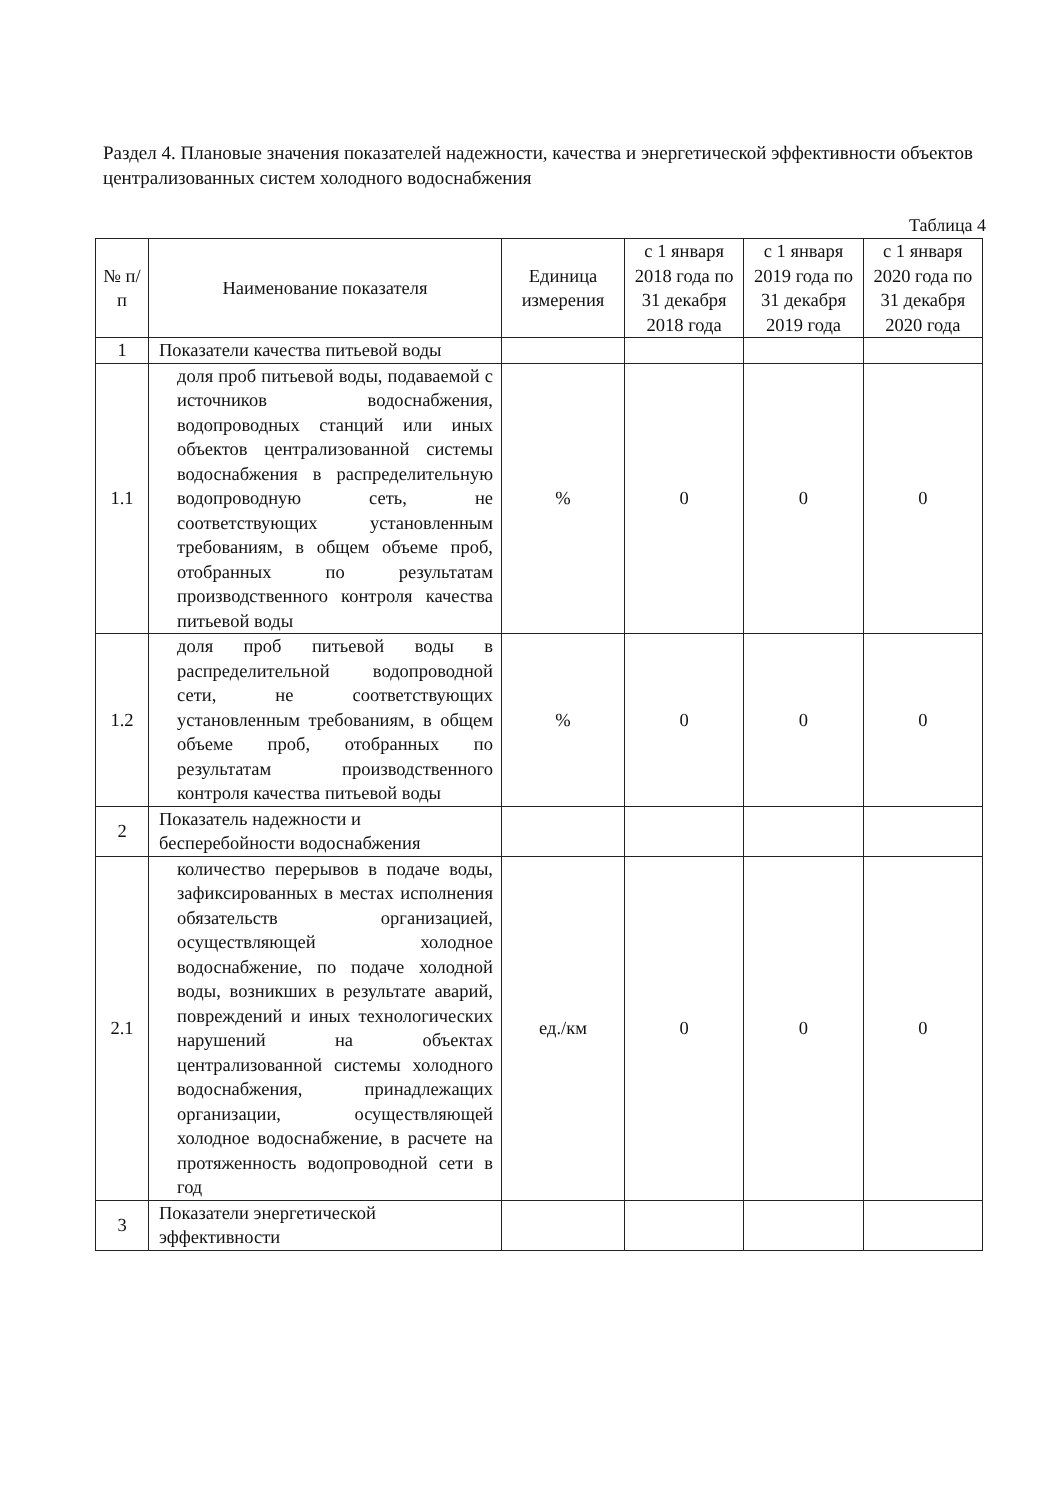Раздел 4. Плановые значения показателей надежности, качества и энергетической эффективности объектов централизованных систем холодного водоснабжения
Таблица 4
| № п/п | Наименование показателя | Единица измерения | с 1 января 2018 года по 31 декабря 2018 года | с 1 января 2019 года по 31 декабря 2019 года | с 1 января 2020 года по 31 декабря 2020 года |
| --- | --- | --- | --- | --- | --- |
| 1 | Показатели качества питьевой воды | | | | |
| 1.1 | доля проб питьевой воды, подаваемой с источников водоснабжения, водопроводных станций или иных объектов централизованной системы водоснабжения в распределительную водопроводную сеть, не соответствующих установленным требованиям, в общем объеме проб, отобранных по результатам производственного контроля качества питьевой воды | % | 0 | 0 | 0 |
| 1.2 | доля проб питьевой воды в распределительной водопроводной сети, не соответствующих установленным требованиям, в общем объеме проб, отобранных по результатам производственного контроля качества питьевой воды | % | 0 | 0 | 0 |
| 2 | Показатель надежности и бесперебойности водоснабжения | | | | |
| 2.1 | количество перерывов в подаче воды, зафиксированных в местах исполнения обязательств организацией, осуществляющей холодное водоснабжение, по подаче холодной воды, возникших в результате аварий, повреждений и иных технологических нарушений на объектах централизованной системы холодного водоснабжения, принадлежащих организации, осуществляющей холодное водоснабжение, в расчете на протяженность водопроводной сети в год | ед./км | 0 | 0 | 0 |
| 3 | Показатели энергетической эффективности | | | | |